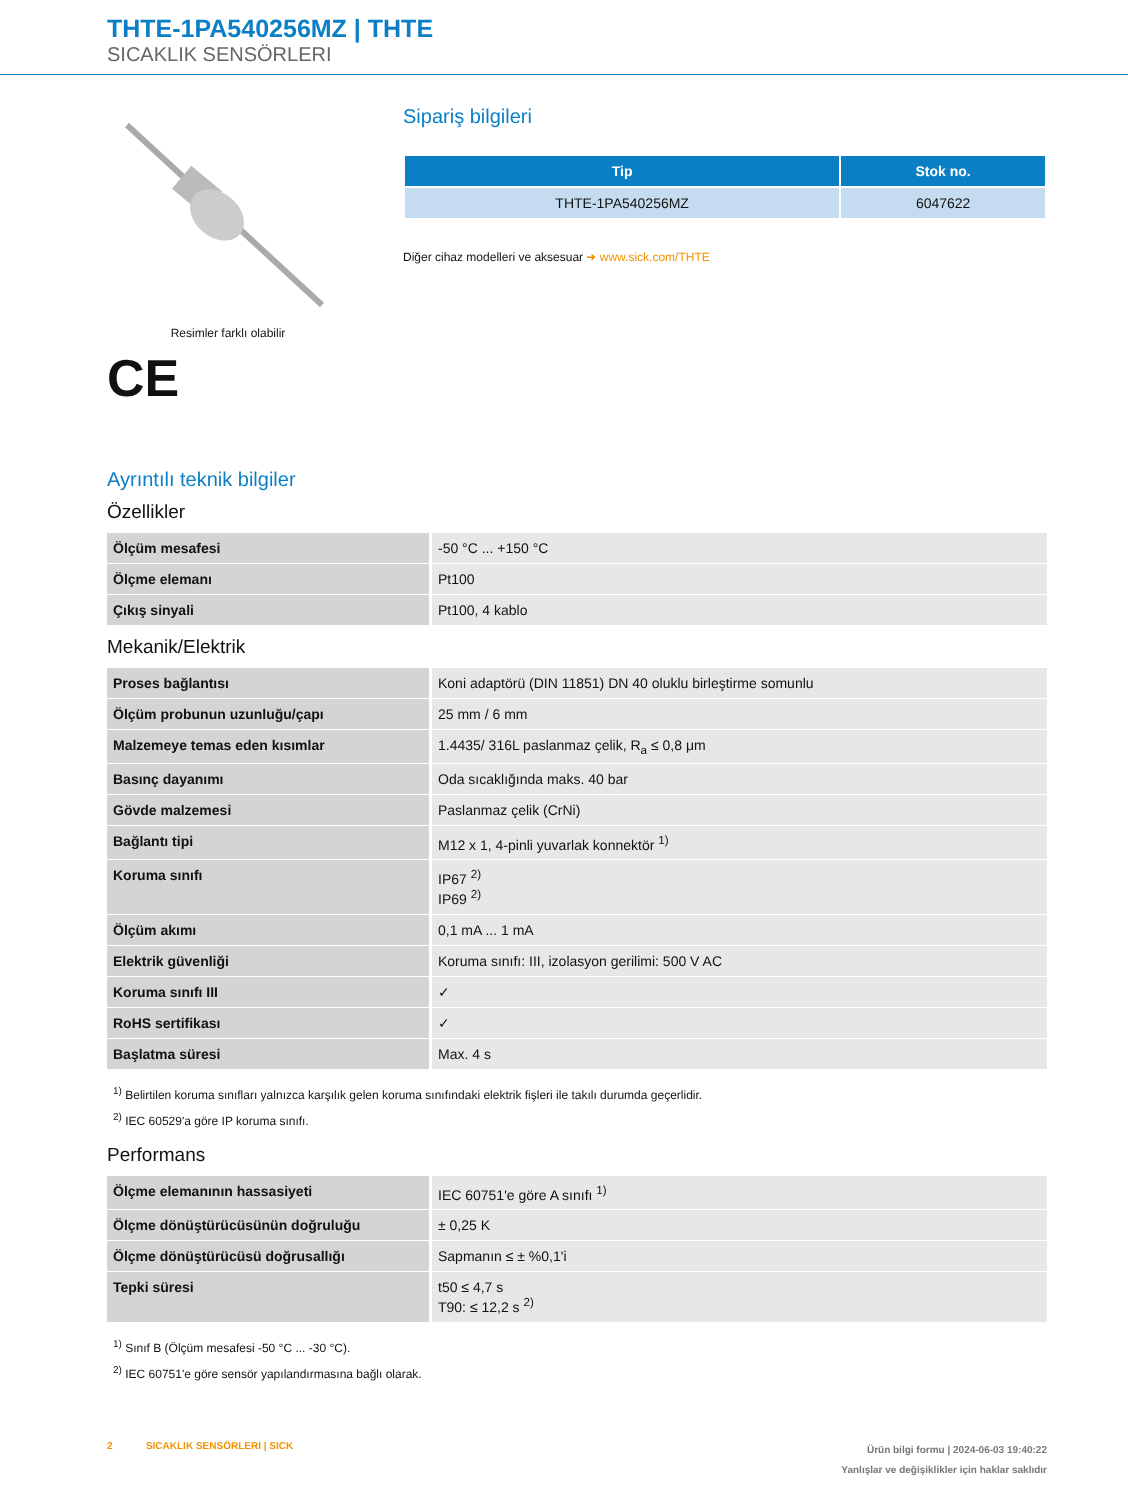THTE-1PA540256MZ | THTE
SICAKLIK SENSÖRLERI
Resimler farklı olabilir
CE
Sipariş bilgileri
| Tip | Stok no. |
| --- | --- |
| THTE-1PA540256MZ | 6047622 |
Diğer cihaz modelleri ve aksesuar ➜ www.sick.com/THTE
Ayrıntılı teknik bilgiler
Özellikler
| Ölçüm mesafesi | -50 °C ... +150 °C |
| Ölçme elemanı | Pt100 |
| Çıkış sinyali | Pt100, 4 kablo |
Mekanik/Elektrik
| Proses bağlantısı | Koni adaptörü (DIN 11851) DN 40 oluklu birleştirme somunlu |
| Ölçüm probunun uzunluğu/çapı | 25 mm / 6 mm |
| Malzemeye temas eden kısımlar | 1.4435/ 316L paslanmaz çelik, R<sub>a</sub> ≤ 0,8 μm |
| Basınç dayanımı | Oda sıcaklığında maks. 40 bar |
| Gövde malzemesi | Paslanmaz çelik (CrNi) |
| Bağlantı tipi | M12 x 1, 4-pinli yuvarlak konnektör <sup>1)</sup> |
| Koruma sınıfı | IP67 <sup>2)</sup> IP69 <sup>2)</sup> |
| Ölçüm akımı | 0,1 mA ... 1 mA |
| Elektrik güvenliği | Koruma sınıfı: III, izolasyon gerilimi: 500 V AC |
| Koruma sınıfı III | ✓ |
| RoHS sertifikası | ✓ |
| Başlatma süresi | Max. 4 s |
<sup>1)</sup> Belirtilen koruma sınıfları yalnızca karşılık gelen koruma sınıfındaki elektrik fişleri ile takılı durumda geçerlidir.
<sup>2)</sup> IEC 60529'a göre IP koruma sınıfı.
Performans
| Ölçme elemanının hassasiyeti | IEC 60751'e göre A sınıfı <sup>1)</sup> |
| Ölçme dönüştürücüsünün doğruluğu | ± 0,25 K |
| Ölçme dönüştürücüsü doğrusallığı | Sapmanın ≤ ± %0,1'i |
| Tepki süresi | t50 ≤ 4,7 s T90: ≤ 12,2 s <sup>2)</sup> |
<sup>1)</sup> Sınıf B (Ölçüm mesafesi -50 °C ... -30 °C).
<sup>2)</sup> IEC 60751'e göre sensör yapılandırmasına bağlı olarak.
2 SICAKLIK SENSÖRLERI | SICK
Ürün bilgi formu | 2024-06-03 19:40:22
Yanlışlar ve değişiklikler için haklar saklıdır